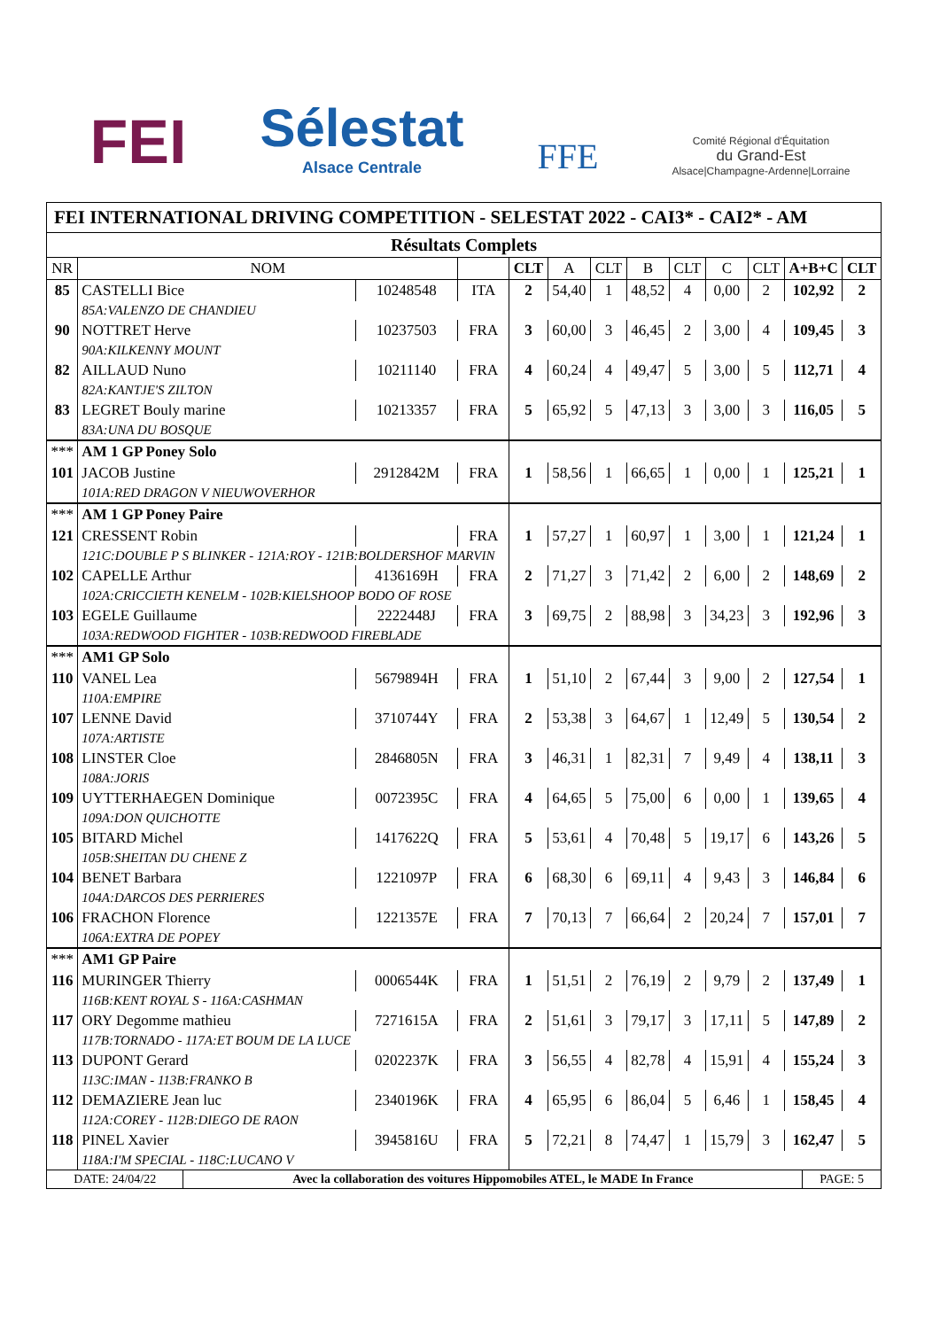FEI
Sélestat
Alsace Centrale
FFE
Comité Régional d'Équitation
du Grand-Est
Alsace|Champagne-Ardenne|Lorraine
FEI INTERNATIONAL DRIVING COMPETITION - SELESTAT 2022 - CAI3* - CAI2* - AM
| Résultats Complets | | | | | | | | | | | | |
| --- | --- | --- | --- | --- | --- | --- | --- | --- | --- | --- | --- | --- |
| NR | NOM | | | CLT | A | CLT | B | CLT | C | CLT | A+B+C | CLT |
| 85 | CASTELLI Bice | 10248548 | ITA | 2 | 54,40 | 1 | 48,52 | 4 | 0,00 | 2 | 102,92 | 2 |
| | 85A:VALENZO DE CHANDIEU | | | | | | | | | | | |
| 90 | NOTTRET Herve | 10237503 | FRA | 3 | 60,00 | 3 | 46,45 | 2 | 3,00 | 4 | 109,45 | 3 |
| | 90A:KILKENNY MOUNT | | | | | | | | | | | |
| 82 | AILLAUD Nuno | 10211140 | FRA | 4 | 60,24 | 4 | 49,47 | 5 | 3,00 | 5 | 112,71 | 4 |
| | 82A:KANTJE'S ZILTON | | | | | | | | | | | |
| 83 | LEGRET Bouly marine | 10213357 | FRA | 5 | 65,92 | 5 | 47,13 | 3 | 3,00 | 3 | 116,05 | 5 |
| | 83A:UNA DU BOSQUE | | | | | | | | | | | |
| *** | AM 1 GP Poney Solo | | | | | | | | | | | |
| 101 | JACOB Justine | 2912842M | FRA | 1 | 58,56 | 1 | 66,65 | 1 | 0,00 | 1 | 125,21 | 1 |
| | 101A:RED DRAGON V NIEUWOVERHOR | | | | | | | | | | | |
| *** | AM 1 GP Poney Paire | | | | | | | | | | | |
| 121 | CRESSENT Robin | | FRA | 1 | 57,27 | 1 | 60,97 | 1 | 3,00 | 1 | 121,24 | 1 |
| | 121C:DOUBLE P S BLINKER - 121A:ROY - 121B:BOLDERSHOF MARVIN | | | | | | | | | | | |
| 102 | CAPELLE Arthur | 4136169H | FRA | 2 | 71,27 | 3 | 71,42 | 2 | 6,00 | 2 | 148,69 | 2 |
| | 102A:CRICCIETH KENELM - 102B:KIELSHOOP BODO OF ROSE | | | | | | | | | | | |
| 103 | EGELE Guillaume | 2222448J | FRA | 3 | 69,75 | 2 | 88,98 | 3 | 34,23 | 3 | 192,96 | 3 |
| | 103A:REDWOOD FIGHTER - 103B:REDWOOD FIREBLADE | | | | | | | | | | | |
| *** | AM1 GP Solo | | | | | | | | | | | |
| 110 | VANEL Lea | 5679894H | FRA | 1 | 51,10 | 2 | 67,44 | 3 | 9,00 | 2 | 127,54 | 1 |
| | 110A:EMPIRE | | | | | | | | | | | |
| 107 | LENNE David | 3710744Y | FRA | 2 | 53,38 | 3 | 64,67 | 1 | 12,49 | 5 | 130,54 | 2 |
| | 107A:ARTISTE | | | | | | | | | | | |
| 108 | LINSTER Cloe | 2846805N | FRA | 3 | 46,31 | 1 | 82,31 | 7 | 9,49 | 4 | 138,11 | 3 |
| | 108A:JORIS | | | | | | | | | | | |
| 109 | UYTTERHAEGEN Dominique | 0072395C | FRA | 4 | 64,65 | 5 | 75,00 | 6 | 0,00 | 1 | 139,65 | 4 |
| | 109A:DON QUICHOTTE | | | | | | | | | | | |
| 105 | BITARD Michel | 1417622Q | FRA | 5 | 53,61 | 4 | 70,48 | 5 | 19,17 | 6 | 143,26 | 5 |
| | 105B:SHEITAN DU CHENE Z | | | | | | | | | | | |
| 104 | BENET Barbara | 1221097P | FRA | 6 | 68,30 | 6 | 69,11 | 4 | 9,43 | 3 | 146,84 | 6 |
| | 104A:DARCOS DES PERRIERES | | | | | | | | | | | |
| 106 | FRACHON Florence | 1221357E | FRA | 7 | 70,13 | 7 | 66,64 | 2 | 20,24 | 7 | 157,01 | 7 |
| | 106A:EXTRA DE POPEY | | | | | | | | | | | |
| *** | AM1 GP Paire | | | | | | | | | | | |
| 116 | MURINGER Thierry | 0006544K | FRA | 1 | 51,51 | 2 | 76,19 | 2 | 9,79 | 2 | 137,49 | 1 |
| | 116B:KENT ROYAL S - 116A:CASHMAN | | | | | | | | | | | |
| 117 | ORY Degomme mathieu | 7271615A | FRA | 2 | 51,61 | 3 | 79,17 | 3 | 17,11 | 5 | 147,89 | 2 |
| | 117B:TORNADO - 117A:ET BOUM DE LA LUCE | | | | | | | | | | | |
| 113 | DUPONT Gerard | 0202237K | FRA | 3 | 56,55 | 4 | 82,78 | 4 | 15,91 | 4 | 155,24 | 3 |
| | 113C:IMAN - 113B:FRANKO B | | | | | | | | | | | |
| 112 | DEMAZIERE Jean luc | 2340196K | FRA | 4 | 65,95 | 6 | 86,04 | 5 | 6,46 | 1 | 158,45 | 4 |
| | 112A:COREY - 112B:DIEGO DE RAON | | | | | | | | | | | |
| 118 | PINEL Xavier | 3945816U | FRA | 5 | 72,21 | 8 | 74,47 | 1 | 15,79 | 3 | 162,47 | 5 |
| | 118A:I'M SPECIAL - 118C:LUCANO V | | | | | | | | | | | |
| DATE: 24/04/22 | Avec la collaboration des voitures Hippomobiles ATEL, le MADE In France | PAGE: 5 |